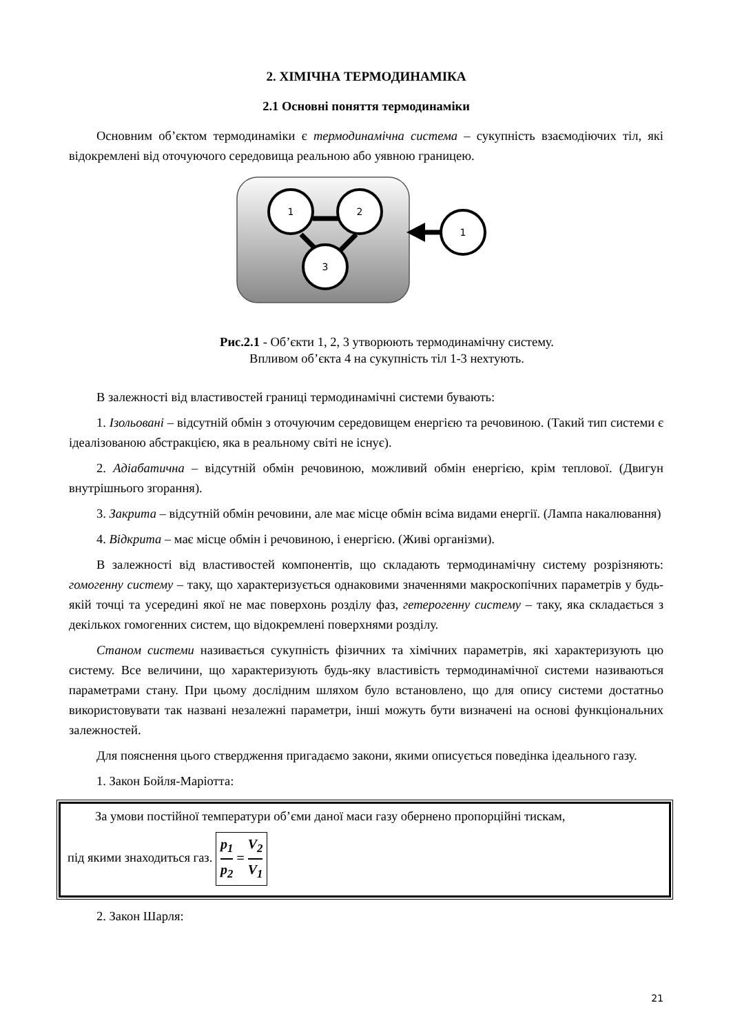2. ХІМІЧНА ТЕРМОДИНАМІКА
2.1 Основні поняття термодинаміки
Основним об’єктом термодинаміки є термодинамічна система – сукупність взаємодіючих тіл, які відокремлені від оточуючого середовища реальною або уявною границею.
1
2
3
1
Рис.2.1 - Об’єкти 1, 2, 3 утворюють термодинамічну систему.
Впливом об’єкта 4 на сукупність тіл 1-3 нехтують.
В залежності від властивостей границі термодинамічні системи бувають:
1. Ізольовані – відсутній обмін з оточуючим середовищем енергією та речовиною. (Такий тип системи є ідеалізованою абстракцією, яка в реальному світі не існує).
2. Адіабатична – відсутній обмін речовиною, можливий обмін енергією, крім теплової. (Двигун внутрішнього згорання).
3. Закрита – відсутній обмін речовини, але має місце обмін всіма видами енергії. (Лампа накалювання)
4. Відкрита – має місце обмін і речовиною, і енергією. (Живі організми).
В залежності від властивостей компонентів, що складають термодинамічну систему розрізняють: гомогенну систему – таку, що характеризується однаковими значеннями макроскопічних параметрів у будь-якій точці та усередині якої не має поверхонь розділу фаз, гетерогенну систему – таку, яка складається з декількох гомогенних систем, що відокремлені поверхнями розділу.
Станом системи називається сукупність фізичних та хімічних параметрів, які характеризують цю систему. Все величини, що характеризують будь-яку властивість термодинамічної системи називаються параметрами стану. При цьому дослідним шляхом було встановлено, що для опису системи достатньо використовувати так названі незалежні параметри, інші можуть бути визначені на основі функціональних залежностей.
Для пояснення цього ствердження пригадаємо закони, якими описується поведінка ідеального газу.
1. Закон Бойля-Маріотта:
За умови постійної температури об’єми даної маси газу обернено пропорційні тискам,
під якими знаходиться газ. p<sub>1</sub> p<sub>2</sub> = V<sub>2</sub> V<sub>1</sub>
2. Закон Шарля:
21